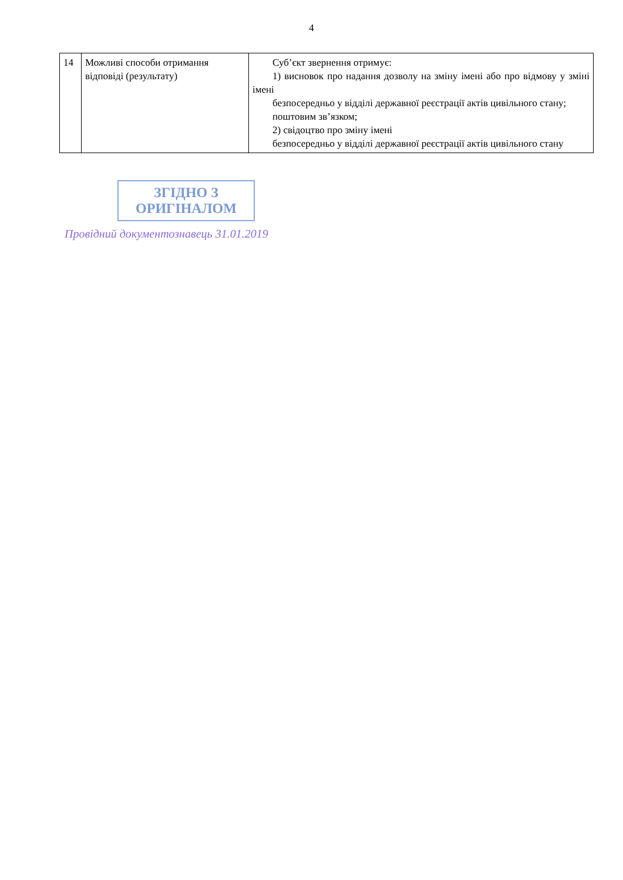4
| 14 | Можливі способи отримання відповіді (результату) | Суб’єкт звернення отримує: 1) висновок про надання дозволу на зміну імені або про відмову у зміні імені безпосередньо у відділі державної реєстрації актів цивільного стану; поштовим зв’язком; 2) свідоцтво про зміну імені безпосередньо у відділі державної реєстрації актів цивільного стану |
ЗГІДНО З
ОРИГІНАЛОМ
Провідний документознавець 31.01.2019